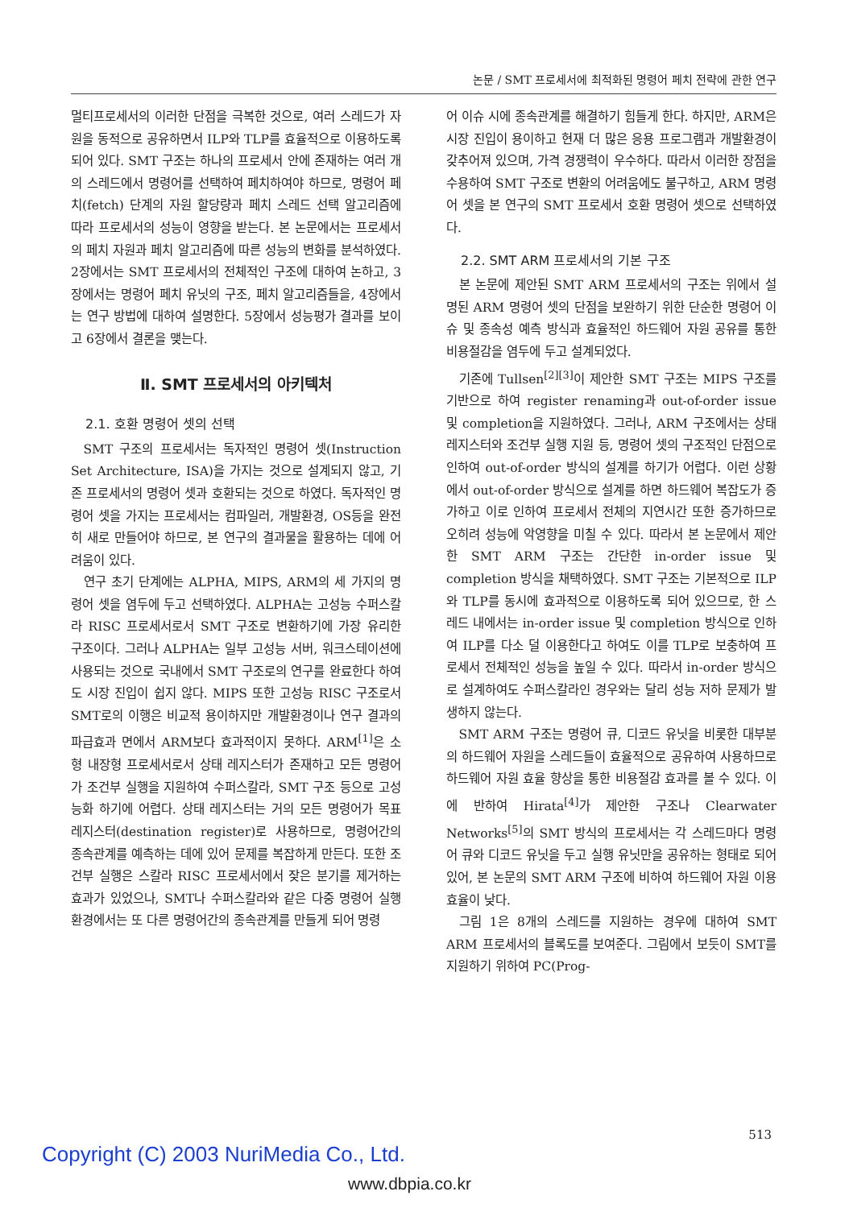논문 / SMT 프로세서에 최적화된 명령어 페치 전략에 관한 연구
멀티프로세서의 이러한 단점을 극복한 것으로, 여러 스레드가 자원을 동적으로 공유하면서 ILP와 TLP를 효율적으로 이용하도록 되어 있다. SMT 구조는 하나의 프로세서 안에 존재하는 여러 개의 스레드에서 명령어를 선택하여 페치하여야 하므로, 명령어 페치(fetch) 단계의 자원 할당량과 페치 스레드 선택 알고리즘에 따라 프로세서의 성능이 영향을 받는다. 본 논문에서는 프로세서의 페치 자원과 페치 알고리즘에 따른 성능의 변화를 분석하였다. 2장에서는 SMT 프로세서의 전체적인 구조에 대하여 논하고, 3장에서는 명령어 페치 유닛의 구조, 페치 알고리즘들을, 4장에서는 연구 방법에 대하여 설명한다. 5장에서 성능평가 결과를 보이고 6장에서 결론을 맺는다.
Ⅱ. SMT 프로세서의 아키텍처
2.1. 호환 명령어 셋의 선택
SMT 구조의 프로세서는 독자적인 명령어 셋(Instruction Set Architecture, ISA)을 가지는 것으로 설계되지 않고, 기존 프로세서의 명령어 셋과 호환되는 것으로 하였다. 독자적인 명령어 셋을 가지는 프로세서는 컴파일러, 개발환경, OS등을 완전히 새로 만들어야 하므로, 본 연구의 결과물을 활용하는 데에 어려움이 있다.
연구 초기 단계에는 ALPHA, MIPS, ARM의 세 가지의 명령어 셋을 염두에 두고 선택하였다. ALPHA는 고성능 수퍼스칼라 RISC 프로세서로서 SMT 구조로 변환하기에 가장 유리한 구조이다. 그러나 ALPHA는 일부 고성능 서버, 워크스테이션에 사용되는 것으로 국내에서 SMT 구조로의 연구를 완료한다 하여도 시장 진입이 쉽지 않다. MIPS 또한 고성능 RISC 구조로서 SMT로의 이행은 비교적 용이하지만 개발환경이나 연구 결과의 파급효과 면에서 ARM보다 효과적이지 못하다. ARM<sup>[1]</sup>은 소형 내장형 프로세서로서 상태 레지스터가 존재하고 모든 명령어가 조건부 실행을 지원하여 수퍼스칼라, SMT 구조 등으로 고성능화 하기에 어렵다. 상태 레지스터는 거의 모든 명령어가 목표 레지스터(destination register)로 사용하므로, 명령어간의 종속관계를 예측하는 데에 있어 문제를 복잡하게 만든다. 또한 조건부 실행은 스칼라 RISC 프로세서에서 잦은 분기를 제거하는 효과가 있었으나, SMT나 수퍼스칼라와 같은 다중 명령어 실행 환경에서는 또 다른 명령어간의 종속관계를 만들게 되어 명령
어 이슈 시에 종속관계를 해결하기 힘들게 한다. 하지만, ARM은 시장 진입이 용이하고 현재 더 많은 응용 프로그램과 개발환경이 갖추어져 있으며, 가격 경쟁력이 우수하다. 따라서 이러한 장점을 수용하여 SMT 구조로 변환의 어려움에도 불구하고, ARM 명령어 셋을 본 연구의 SMT 프로세서 호환 명령어 셋으로 선택하였다.
2.2. SMT ARM 프로세서의 기본 구조
본 논문에 제안된 SMT ARM 프로세서의 구조는 위에서 설명된 ARM 명령어 셋의 단점을 보완하기 위한 단순한 명령어 이슈 및 종속성 예측 방식과 효율적인 하드웨어 자원 공유를 통한 비용절감을 염두에 두고 설계되었다.
기존에 Tullsen<sup>[2][3]</sup>이 제안한 SMT 구조는 MIPS 구조를 기반으로 하여 register renaming과 out-of-order issue 및 completion을 지원하였다. 그러나, ARM 구조에서는 상태 레지스터와 조건부 실행 지원 등, 명령어 셋의 구조적인 단점으로 인하여 out-of-order 방식의 설계를 하기가 어렵다. 이런 상황에서 out-of-order 방식으로 설계를 하면 하드웨어 복잡도가 증가하고 이로 인하여 프로세서 전체의 지연시간 또한 증가하므로 오히려 성능에 악영향을 미칠 수 있다. 따라서 본 논문에서 제안한 SMT ARM 구조는 간단한 in-order issue 및 completion 방식을 채택하였다. SMT 구조는 기본적으로 ILP와 TLP를 동시에 효과적으로 이용하도록 되어 있으므로, 한 스레드 내에서는 in-order issue 및 completion 방식으로 인하여 ILP를 다소 덜 이용한다고 하여도 이를 TLP로 보충하여 프로세서 전체적인 성능을 높일 수 있다. 따라서 in-order 방식으로 설계하여도 수퍼스칼라인 경우와는 달리 성능 저하 문제가 발생하지 않는다.
SMT ARM 구조는 명령어 큐, 디코드 유닛을 비롯한 대부분의 하드웨어 자원을 스레드들이 효율적으로 공유하여 사용하므로 하드웨어 자원 효율 향상을 통한 비용절감 효과를 볼 수 있다. 이에 반하여 Hirata<sup>[4]</sup>가 제안한 구조나 Clearwater Networks<sup>[5]</sup>의 SMT 방식의 프로세서는 각 스레드마다 명령어 큐와 디코드 유닛을 두고 실행 유닛만을 공유하는 형태로 되어 있어, 본 논문의 SMT ARM 구조에 비하여 하드웨어 자원 이용 효율이 낮다.
그림 1은 8개의 스레드를 지원하는 경우에 대하여 SMT ARM 프로세서의 블록도를 보여준다. 그림에서 보듯이 SMT를 지원하기 위하여 PC(Prog-
513
Copyright (C) 2003 NuriMedia Co., Ltd.
www.dbpia.co.kr